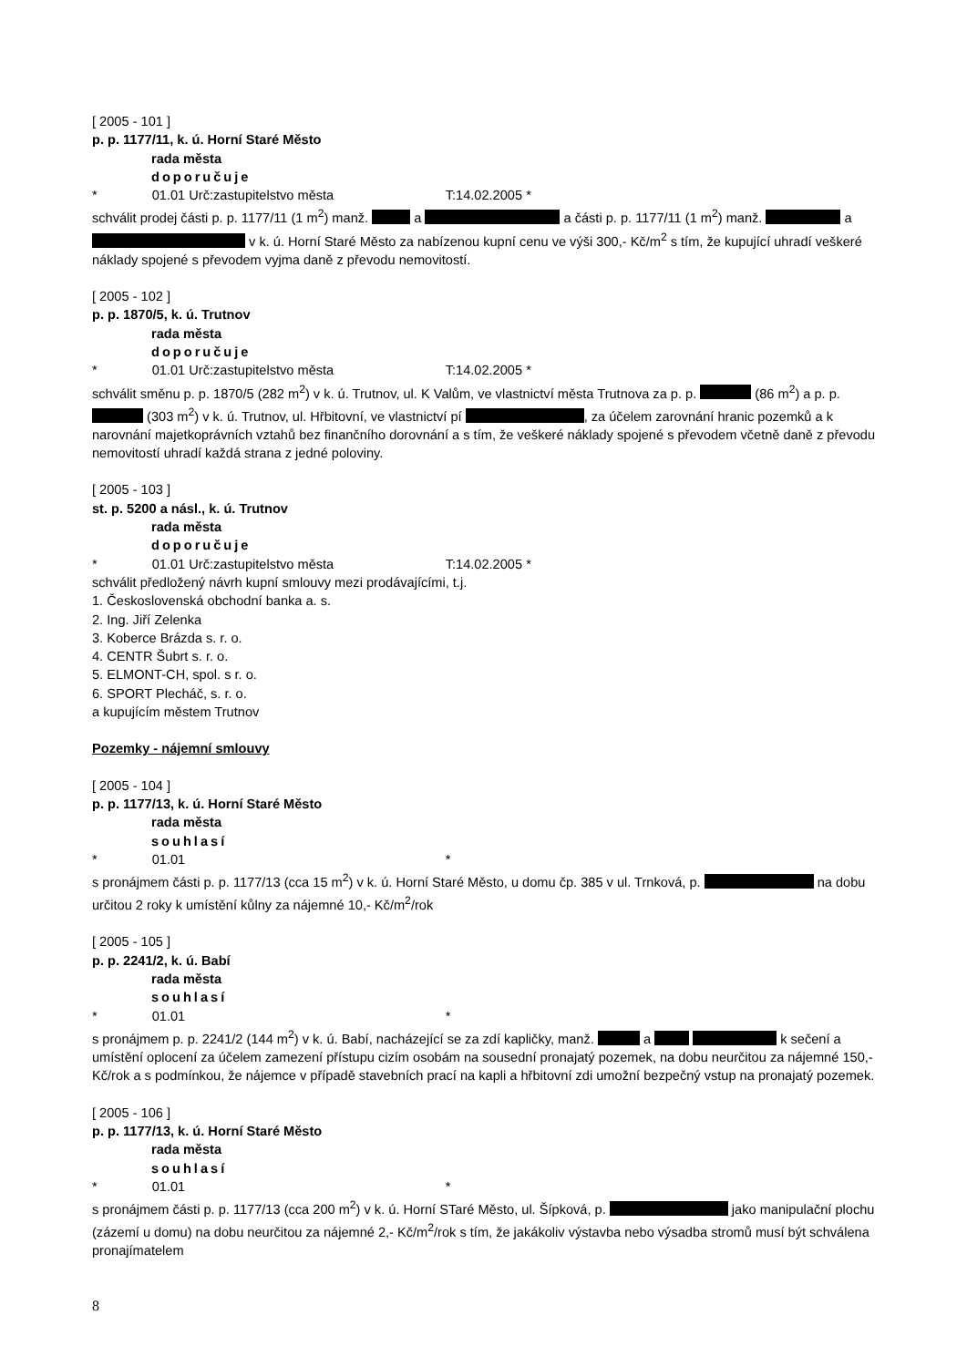[ 2005 - 101 ]
p. p. 1177/11, k. ú. Horní Staré Město
rada města
doporučuje
* 01.01 Urč:zastupitelstvo města T:14.02.2005 *
schválit prodej části p. p. 1177/11 (1 m<sup>2</sup>) manž. a a části p. p. 1177/11 (1 m<sup>2</sup>) manž. a v k. ú. Horní Staré Město za nabízenou kupní cenu ve výši 300,- Kč/m<sup>2</sup> s tím, že kupující uhradí veškeré náklady spojené s převodem vyjma daně z převodu nemovitostí.
[ 2005 - 102 ]
p. p. 1870/5, k. ú. Trutnov
rada města
doporučuje
* 01.01 Urč:zastupitelstvo města T:14.02.2005 *
schválit směnu p. p. 1870/5 (282 m<sup>2</sup>) v k. ú. Trutnov, ul. K Valům, ve vlastnictví města Trutnova za p. p. (86 m<sup>2</sup>) a p. p. (303 m<sup>2</sup>) v k. ú. Trutnov, ul. Hřbitovní, ve vlastnictví pí , za účelem zarovnání hranic pozemků a k narovnání majetkoprávních vztahů bez finančního dorovnání a s tím, že veškeré náklady spojené s převodem včetně daně z převodu nemovitostí uhradí každá strana z jedné poloviny.
[ 2005 - 103 ]
st. p. 5200 a násl., k. ú. Trutnov
rada města
doporučuje
* 01.01 Urč:zastupitelstvo města T:14.02.2005 *
schválit předložený návrh kupní smlouvy mezi prodávajícími, t.j.
1. Československá obchodní banka a. s.
2. Ing. Jiří Zelenka
3. Koberce Brázda s. r. o.
4. CENTR Šubrt s. r. o.
5. ELMONT-CH, spol. s r. o.
6. SPORT Plecháč, s. r. o.
a kupujícím městem Trutnov
Pozemky - nájemní smlouvy
[ 2005 - 104 ]
p. p. 1177/13, k. ú. Horní Staré Město
rada města
souhlasí
* 01.01 *
s pronájmem části p. p. 1177/13 (cca 15 m<sup>2</sup>) v k. ú. Horní Staré Město, u domu čp. 385 v ul. Trnková, p. na dobu určitou 2 roky k umístění kůlny za nájemné 10,- Kč/m<sup>2</sup>/rok
[ 2005 - 105 ]
p. p. 2241/2, k. ú. Babí
rada města
souhlasí
* 01.01 *
s pronájmem p. p. 2241/2 (144 m<sup>2</sup>) v k. ú. Babí, nacházející se za zdí kapličky, manž. a k sečení a umístění oplocení za účelem zamezení přístupu cizím osobám na sousední pronajatý pozemek, na dobu neurčitou za nájemné 150,- Kč/rok a s podmínkou, že nájemce v případě stavebních prací na kapli a hřbitovní zdi umožní bezpečný vstup na pronajatý pozemek.
[ 2005 - 106 ]
p. p. 1177/13, k. ú. Horní Staré Město
rada města
souhlasí
* 01.01 *
s pronájmem části p. p. 1177/13 (cca 200 m<sup>2</sup>) v k. ú. Horní STaré Město, ul. Šípková, p. jako manipulační plochu (zázemí u domu) na dobu neurčitou za nájemné 2,- Kč/m<sup>2</sup>/rok s tím, že jakákoliv výstavba nebo výsadba stromů musí být schválena pronajímatelem
8